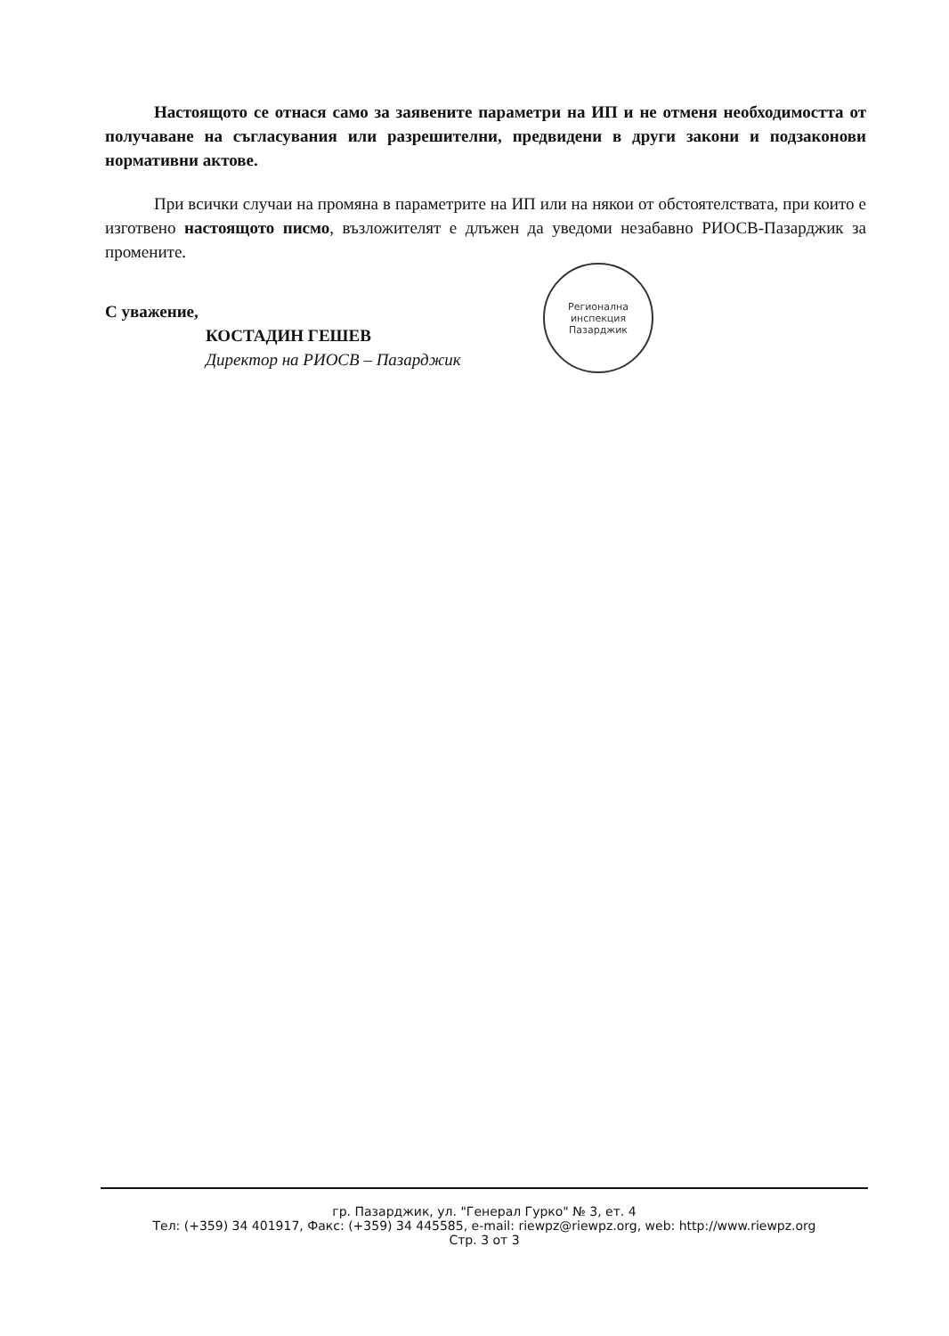Настоящото се отнася само за заявените параметри на ИП и не отменя необходимостта от получаване на съгласувания или разрешителни, предвидени в други закони и подзаконови нормативни актове.
При всички случаи на промяна в параметрите на ИП или на някои от обстоятелствата, при които е изготвено настоящото писмо, възложителят е длъжен да уведоми незабавно РИОСВ-Пазарджик за промените.
С уважение,
КОСТАДИН ГЕШЕВ
Директор на РИОСВ – Пазарджик
Регионална инспекция Пазарджик
гр. Пазарджик, ул. "Генерал Гурко" № 3, ет. 4
Тел: (+359) 34 401917, Факс: (+359) 34 445585, e-mail: riewpz@riewpz.org, web: http://www.riewpz.org
Стр. 3 от 3